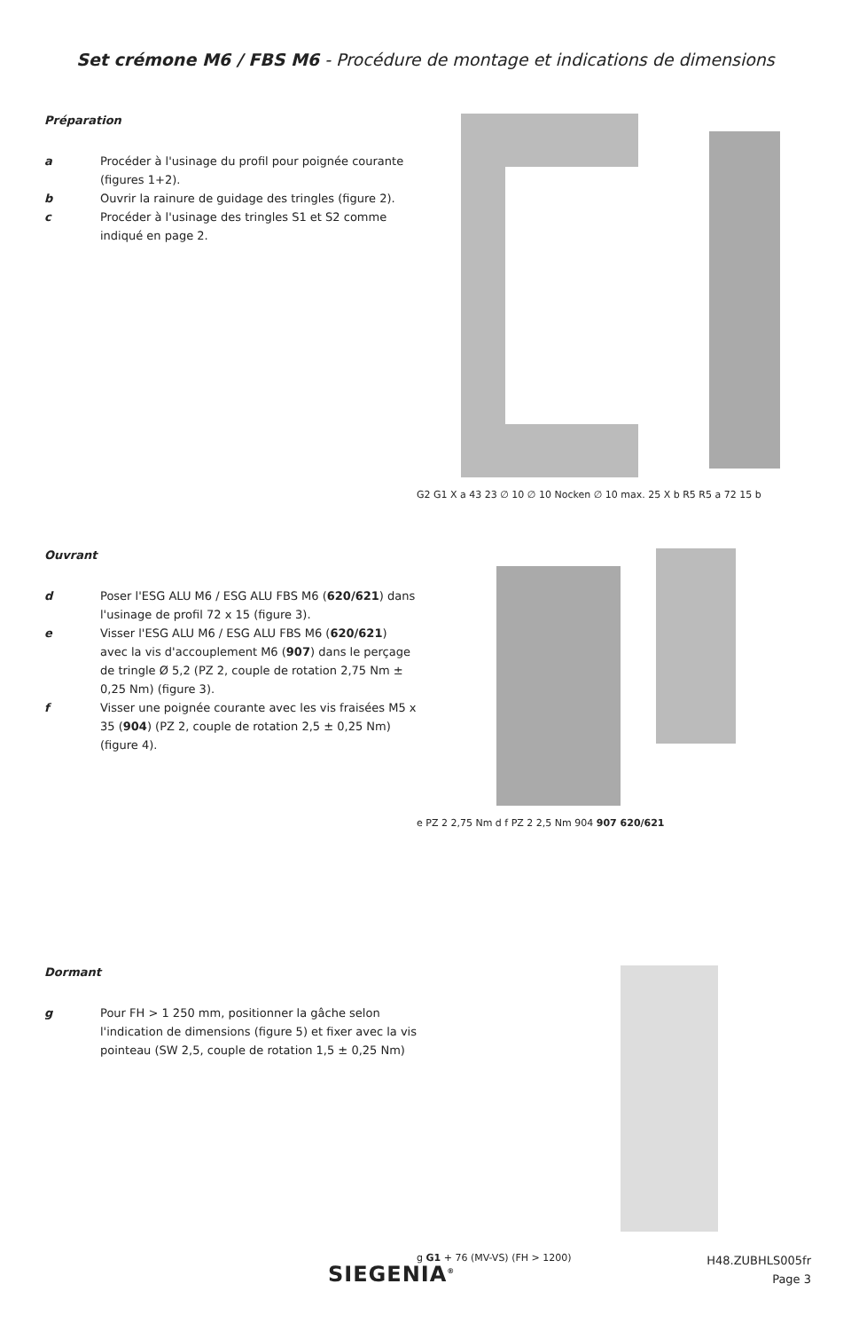Set crémone M6 / FBS M6 - Procédure de montage et indications de dimensions
Préparation
a Procéder à l'usinage du profil pour poignée courante (figures 1+2).
b Ouvrir la rainure de guidage des tringles (figure 2).
c Procéder à l'usinage des tringles S1 et S2 comme indiqué en page 2.
G2 G1 X a 43 23 ∅ 10 ∅ 10 Nocken ∅ 10 max. 25 X b R5 R5 a 72 15 b
Ouvrant
d Poser l'ESG ALU M6 / ESG ALU FBS M6 (620/621) dans l'usinage de profil 72 x 15 (figure 3).
e Visser l'ESG ALU M6 / ESG ALU FBS M6 (620/621) avec la vis d'accouplement M6 (907) dans le perçage de tringle Ø 5,2 (PZ 2, couple de rotation 2,75 Nm ± 0,25 Nm) (figure 3).
f Visser une poignée courante avec les vis fraisées M5 x 35 (904) (PZ 2, couple de rotation 2,5 ± 0,25 Nm) (figure 4).
e PZ 2 2,75 Nm d f PZ 2 2,5 Nm 904 907 620/621
Dormant
g Pour FH > 1 250 mm, positionner la gâche selon l'indication de dimensions (figure 5) et fixer avec la vis pointeau (SW 2,5, couple de rotation 1,5 ± 0,25 Nm)
g G1 + 76 (MV-VS) (FH > 1200)
SIEGENIA<sup>®</sup>
H48.ZUBHLS005fr
Page 3